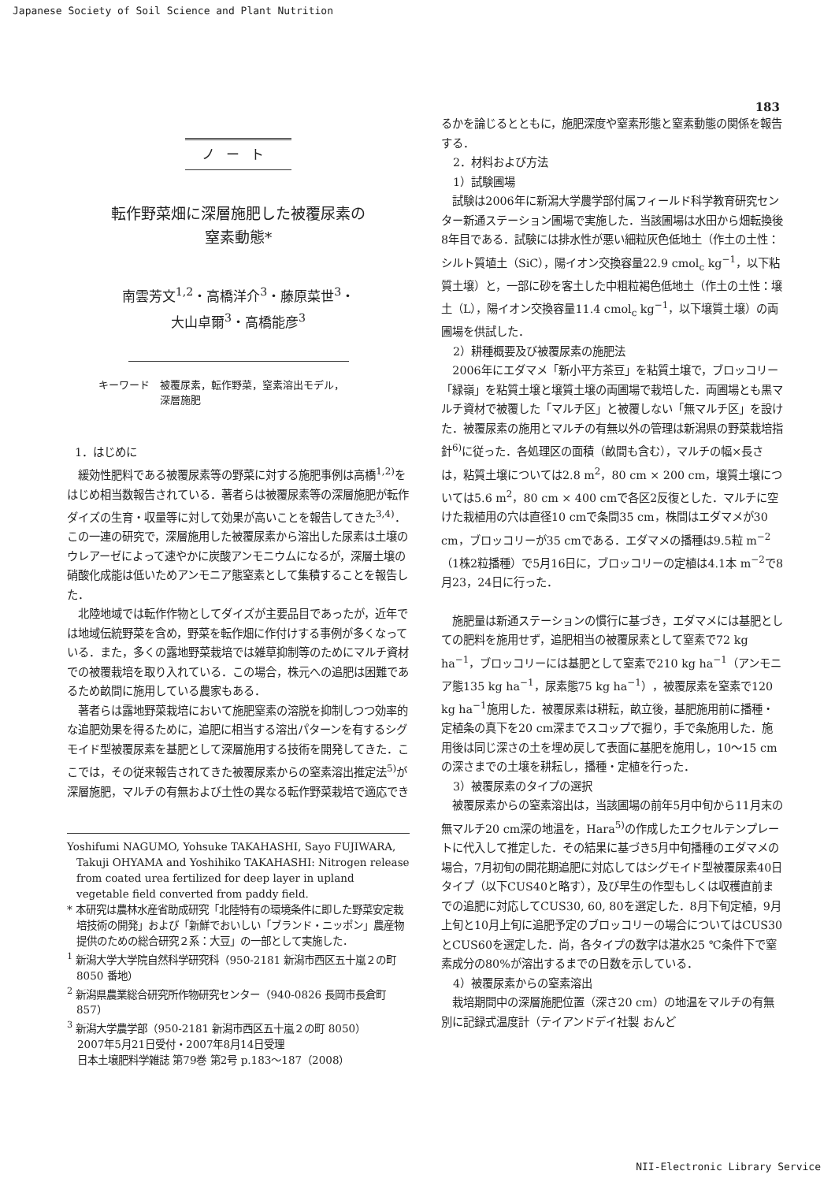Japanese Society of Soil Science and Plant Nutrition
183
ノート
転作野菜畑に深層施肥した被覆尿素の
窒素動態*
南雲芳文<sup>1,2</sup>・高橋洋介<sup>3</sup>・藤原菜世<sup>3</sup>・
大山卓爾<sup>3</sup>・高橋能彦<sup>3</sup>
キーワード　被覆尿素，転作野菜，窒素溶出モデル，
　　　　　　深層施肥
1．はじめに
緩効性肥料である被覆尿素等の野菜に対する施肥事例は高橋<sup>1,2)</sup>をはじめ相当数報告されている．著者らは被覆尿素等の深層施肥が転作ダイズの生育・収量等に対して効果が高いことを報告してきた<sup>3,4)</sup>．この一連の研究で，深層施用した被覆尿素から溶出した尿素は土壌のウレアーゼによって速やかに炭酸アンモニウムになるが，深層土壌の硝酸化成能は低いためアンモニア態窒素として集積することを報告した．
北陸地域では転作作物としてダイズが主要品目であったが，近年では地域伝統野菜を含め，野菜を転作畑に作付けする事例が多くなっている．また，多くの露地野菜栽培では雑草抑制等のためにマルチ資材での被覆栽培を取り入れている．この場合，株元への追肥は困難であるため畝間に施用している農家もある．
著者らは露地野菜栽培において施肥窒素の溶脱を抑制しつつ効率的な追肥効果を得るために，追肥に相当する溶出パターンを有するシグモイド型被覆尿素を基肥として深層施用する技術を開発してきた．ここでは，その従来報告されてきた被覆尿素からの窒素溶出推定法<sup>5)</sup>が深層施肥，マルチの有無および土性の異なる転作野菜栽培で適応でき
Yoshifumi NAGUMO, Yohsuke TAKAHASHI, Sayo FUJIWARA, Takuji OHYAMA and Yoshihiko TAKAHASHI: Nitrogen release from coated urea fertilized for deep layer in upland vegetable field converted from paddy field.
* 本研究は農林水産省助成研究「北陸特有の環境条件に即した野菜安定栽培技術の開発」および「新鮮でおいしい「ブランド・ニッポン」農産物提供のための総合研究２系：大豆」の一部として実施した．
<sup>1</sup> 新潟大学大学院自然科学研究科（950-2181 新潟市西区五十嵐２の町 8050 番地）
<sup>2</sup> 新潟県農業総合研究所作物研究センター（940-0826 長岡市長倉町 857）
<sup>3</sup> 新潟大学農学部（950-2181 新潟市西区五十嵐２の町 8050）
　2007年5月21日受付・2007年8月14日受理
　日本土壌肥料学雑誌 第79巻 第2号 p.183〜187（2008）
るかを論じるとともに，施肥深度や窒素形態と窒素動態の関係を報告する．
2．材料および方法
1）試験圃場
試験は2006年に新潟大学農学部付属フィールド科学教育研究センター新通ステーション圃場で実施した．当該圃場は水田から畑転換後8年目である．試験には排水性が悪い細粒灰色低地土（作土の土性：シルト質埴土（SiC），陽イオン交換容量22.9 cmol<sub>c</sub> kg<sup>−1</sup>，以下粘質土壌）と，一部に砂を客土した中粗粒褐色低地土（作土の土性：壌土（L），陽イオン交換容量11.4 cmol<sub>c</sub> kg<sup>−1</sup>，以下壌質土壌）の両圃場を供試した．
2）耕種概要及び被覆尿素の施肥法
2006年にエダマメ「新小平方茶豆」を粘質土壌で，ブロッコリー「緑嶺」を粘質土壌と壌質土壌の両圃場で栽培した．両圃場とも黒マルチ資材で被覆した「マルチ区」と被覆しない「無マルチ区」を設けた．被覆尿素の施用とマルチの有無以外の管理は新潟県の野菜栽培指針<sup>6)</sup>に従った．各処理区の面積（畝間も含む），マルチの幅×長さは，粘質土壌については2.8 m<sup>2</sup>，80 cm × 200 cm，壌質土壌については5.6 m<sup>2</sup>，80 cm × 400 cmで各区2反復とした．マルチに空けた栽植用の穴は直径10 cmで条間35 cm，株間はエダマメが30 cm，ブロッコリーが35 cmである．エダマメの播種は9.5粒 m<sup>−2</sup>（1株2粒播種）で5月16日に，ブロッコリーの定植は4.1本 m<sup>−2</sup>で8月23，24日に行った．
施肥量は新通ステーションの慣行に基づき，エダマメには基肥としての肥料を施用せず，追肥相当の被覆尿素として窒素で72 kg ha<sup>−1</sup>，ブロッコリーには基肥として窒素で210 kg ha<sup>−1</sup>（アンモニア態135 kg ha<sup>−1</sup>，尿素態75 kg ha<sup>−1</sup>），被覆尿素を窒素で120 kg ha<sup>−1</sup>施用した．被覆尿素は耕耘，畝立後，基肥施用前に播種・定植条の真下を20 cm深までスコップで掘り，手で条施用した．施用後は同じ深さの土を埋め戻して表面に基肥を施用し，10〜15 cmの深さまでの土壌を耕耘し，播種・定植を行った．
3）被覆尿素のタイプの選択
被覆尿素からの窒素溶出は，当該圃場の前年5月中旬から11月末の無マルチ20 cm深の地温を，Hara<sup>5)</sup>の作成したエクセルテンプレートに代入して推定した．その結果に基づき5月中旬播種のエダマメの場合，7月初旬の開花期追肥に対応してはシグモイド型被覆尿素40日タイプ（以下CUS40と略す），及び早生の作型もしくは収穫直前までの追肥に対応してCUS30, 60, 80を選定した．8月下旬定植，9月上旬と10月上旬に追肥予定のブロッコリーの場合についてはCUS30とCUS60を選定した．尚，各タイプの数字は湛水25 ℃条件下で窒素成分の80%が溶出するまでの日数を示している．
4）被覆尿素からの窒素溶出
栽培期間中の深層施肥位置（深さ20 cm）の地温をマルチの有無別に記録式温度計（テイアンドデイ社製 おんど
NII-Electronic Library Service